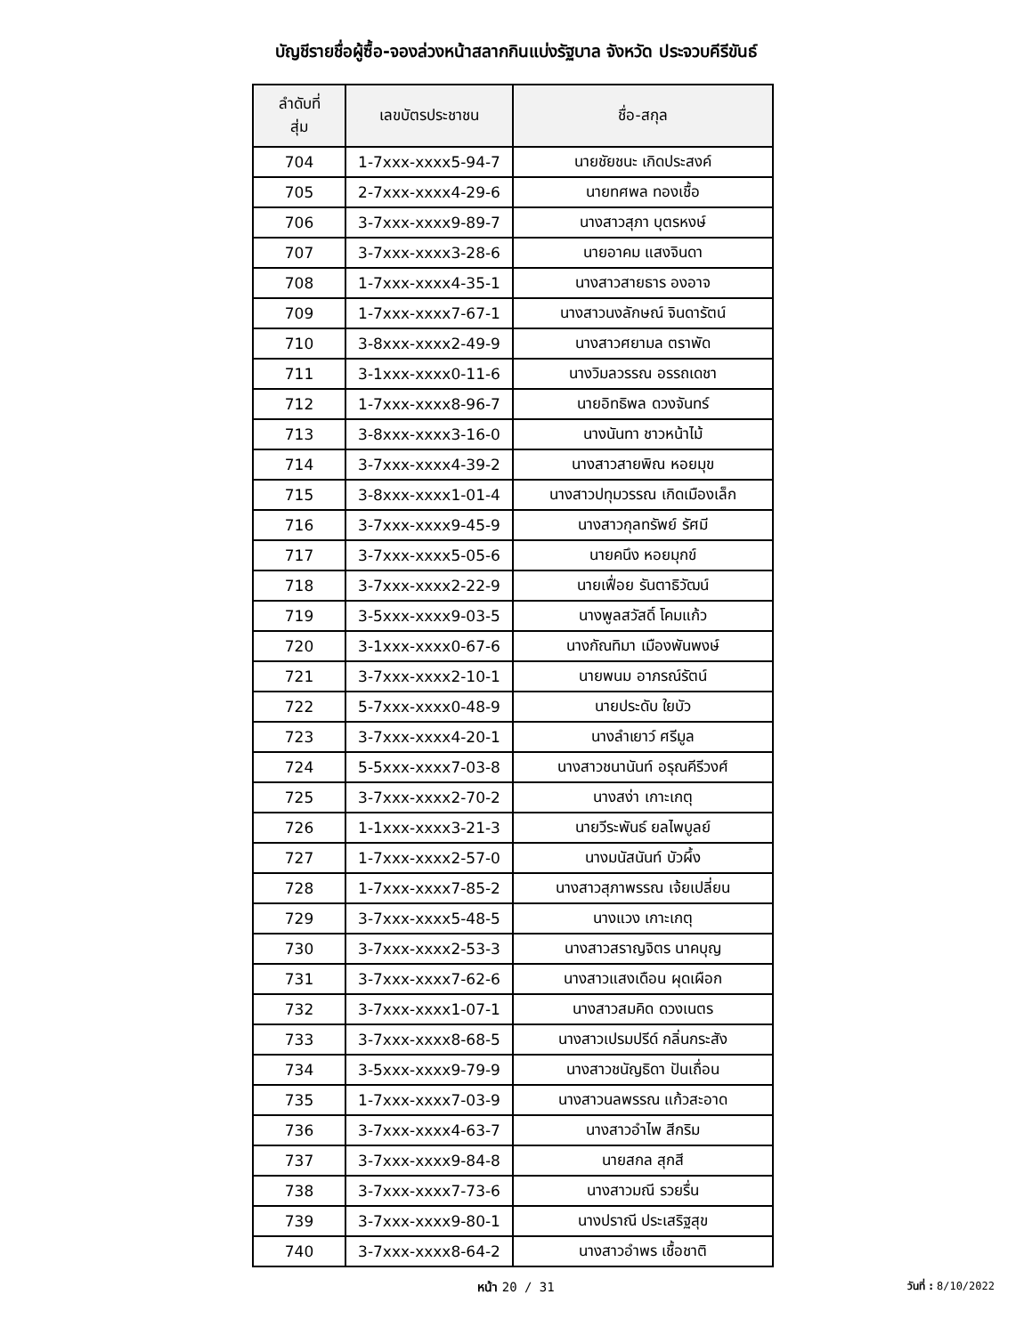บัญชีรายชื่อผู้ซื้อ-จองล่วงหน้าสลากกินแบ่งรัฐบาล จังหวัด ประจวบคีรีขันธ์
| ลำดับที่ สุ่ม | เลขบัตรประชาชน | ชื่อ-สกุล |
| --- | --- | --- |
| 704 | 1-7xxx-xxxx5-94-7 | นายชัยชนะ เกิดประสงค์ |
| 705 | 2-7xxx-xxxx4-29-6 | นายทศพล ทองเชื้อ |
| 706 | 3-7xxx-xxxx9-89-7 | นางสาวสุภา บุตรหงษ์ |
| 707 | 3-7xxx-xxxx3-28-6 | นายอาคม แสงจินดา |
| 708 | 1-7xxx-xxxx4-35-1 | นางสาวสายธาร องอาจ |
| 709 | 1-7xxx-xxxx7-67-1 | นางสาวนงลักษณ์ จินดารัตน์ |
| 710 | 3-8xxx-xxxx2-49-9 | นางสาวศยามล ตราพัด |
| 711 | 3-1xxx-xxxx0-11-6 | นางวิมลวรรณ อรรถเดชา |
| 712 | 1-7xxx-xxxx8-96-7 | นายอิทธิพล ดวงจันทร์ |
| 713 | 3-8xxx-xxxx3-16-0 | นางนันทา ชาวหน้าไม้ |
| 714 | 3-7xxx-xxxx4-39-2 | นางสาวสายพิณ หอยมุข |
| 715 | 3-8xxx-xxxx1-01-4 | นางสาวปทุมวรรณ เกิดเมืองเล็ก |
| 716 | 3-7xxx-xxxx9-45-9 | นางสาวกุลทรัพย์ รัศมี |
| 717 | 3-7xxx-xxxx5-05-6 | นายคนึง หอยมุกข์ |
| 718 | 3-7xxx-xxxx2-22-9 | นายเฟื่อย รันตาธิวัฒน์ |
| 719 | 3-5xxx-xxxx9-03-5 | นางพูลสวัสดิ์ โคมแก้ว |
| 720 | 3-1xxx-xxxx0-67-6 | นางกัณทิมา เมืองพันพงษ์ |
| 721 | 3-7xxx-xxxx2-10-1 | นายพนม อาภรณ์รัตน์ |
| 722 | 5-7xxx-xxxx0-48-9 | นายประดับ ใยบัว |
| 723 | 3-7xxx-xxxx4-20-1 | นางลำเยาว์ ศรีมูล |
| 724 | 5-5xxx-xxxx7-03-8 | นางสาวชนานันท์ อรุณคีรีวงศ์ |
| 725 | 3-7xxx-xxxx2-70-2 | นางสง่า เกาะเกตุ |
| 726 | 1-1xxx-xxxx3-21-3 | นายวีระพันธ์ ยลไพบูลย์ |
| 727 | 1-7xxx-xxxx2-57-0 | นางมนัสนันท์ บัวผึ้ง |
| 728 | 1-7xxx-xxxx7-85-2 | นางสาวสุภาพรรณ เจ้ยเปลี่ยน |
| 729 | 3-7xxx-xxxx5-48-5 | นางแวง เกาะเกตุ |
| 730 | 3-7xxx-xxxx2-53-3 | นางสาวสราญจิตร นาคบุญ |
| 731 | 3-7xxx-xxxx7-62-6 | นางสาวแสงเดือน ผุดเผือก |
| 732 | 3-7xxx-xxxx1-07-1 | นางสาวสมคิด ดวงเนตร |
| 733 | 3-7xxx-xxxx8-68-5 | นางสาวเปรมปรีด์ กลิ่นกระสัง |
| 734 | 3-5xxx-xxxx9-79-9 | นางสาวชนัญธิดา ปันเถื่อน |
| 735 | 1-7xxx-xxxx7-03-9 | นางสาวนลพรรณ แก้วสะอาด |
| 736 | 3-7xxx-xxxx4-63-7 | นางสาวอำไพ สีกริม |
| 737 | 3-7xxx-xxxx9-84-8 | นายสกล สุกสี |
| 738 | 3-7xxx-xxxx7-73-6 | นางสาวมณี รวยรื่น |
| 739 | 3-7xxx-xxxx9-80-1 | นางปราณี ประเสริฐสุข |
| 740 | 3-7xxx-xxxx8-64-2 | นางสาวอำพร เชื้อชาติ |
หน้า 20 / 31
วันที่ : 8/10/2022